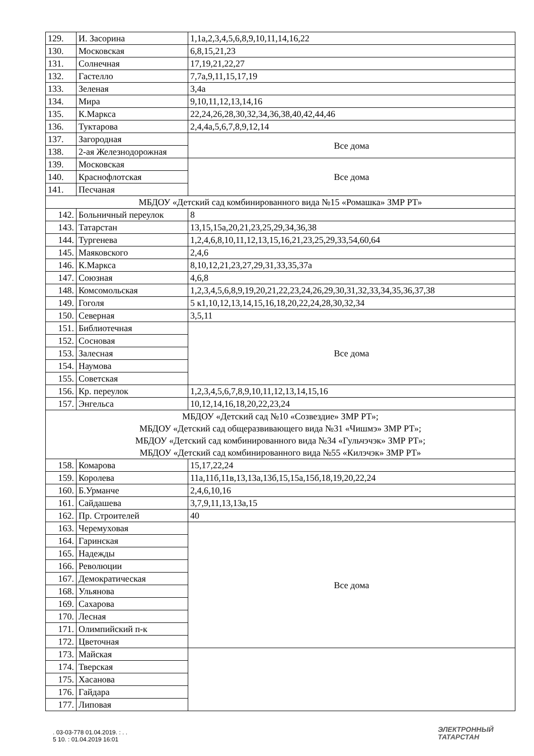| 129. | И. Засорина | 1,1а,2,3,4,5,6,8,9,10,11,14,16,22 |
| 130. | Московская | 6,8,15,21,23 |
| 131. | Солнечная | 17,19,21,22,27 |
| 132. | Гастелло | 7,7а,9,11,15,17,19 |
| 133. | Зеленая | 3,4а |
| 134. | Мира | 9,10,11,12,13,14,16 |
| 135. | К.Маркса | 22,24,26,28,30,32,34,36,38,40,42,44,46 |
| 136. | Туктарова | 2,4,4а,5,6,7,8,9,12,14 |
| 137. | Загородная | Все дома |
| 138. | 2-ая Железнодорожная | |
| 139. | Московская | Все дома |
| 140. | Краснофлотская | |
| 141. | Песчаная | |
| МБДОУ «Детский сад комбинированного вида №15 «Ромашка» ЗМР РТ» | | |
| 142. | Больничный переулок | 8 |
| 143. | Татарстан | 13,15,15а,20,21,23,25,29,34,36,38 |
| 144. | Тургенева | 1,2,4,6,8,10,11,12,13,15,16,21,23,25,29,33,54,60,64 |
| 145. | Маяковского | 2,4,6 |
| 146. | К.Маркса | 8,10,12,21,23,27,29,31,33,35,37а |
| 147. | Союзная | 4,6,8 |
| 148. | Комсомольская | 1,2,3,4,5,6,8,9,19,20,21,22,23,24,26,29,30,31,32,33,34,35,36,37,38 |
| 149. | Гоголя | 5 к1,10,12,13,14,15,16,18,20,22,24,28,30,32,34 |
| 150. | Северная | 3,5,11 |
| 151. | Библиотечная | Все дома |
| 152. | Сосновая | |
| 153. | Залесная | |
| 154. | Наумова | |
| 155. | Советская | |
| 156. | Кр. переулок | 1,2,3,4,5,6,7,8,9,10,11,12,13,14,15,16 |
| 157. | Энгельса | 10,12,14,16,18,20,22,23,24 |
| МБДОУ «Детский сад №10 «Созвездие» ЗМР РТ»; МБДОУ «Детский сад общеразвивающего вида №31 «Чишмэ» ЗМР РТ»; МБДОУ «Детский сад комбинированного вида №34 «Гульчэчэк» ЗМР РТ»; МБДОУ «Детский сад комбинированного вида №55 «Килэчэк» ЗМР РТ» | | |
| 158. | Комарова | 15,17,22,24 |
| 159. | Королева | 11а,11б,11в,13,13а,13б,15,15а,15б,18,19,20,22,24 |
| 160. | Б.Урманче | 2,4,6,10,16 |
| 161. | Сайдашева | 3,7,9,11,13,13а,15 |
| 162. | Пр. Строителей | 40 |
| 163. | Черемуховая | Все дома |
| 164. | Гаринская | |
| 165. | Надежды | |
| 166. | Революции | |
| 167. | Демократическая | |
| 168. | Ульянова | |
| 169. | Сахарова | |
| 170. | Лесная | |
| 171. | Олимпийский п-к | |
| 172. | Цветочная | |
| 173. | Майская | |
| 174. | Тверская | |
| 175. | Хасанова | |
| 176. | Гайдара | |
| 177. | Липовая | |
. 03-03-778 01.04.2019. : . .
5 10. : 01.04.2019 16:01
ЭЛЕКТРОННЫЙ
ТАТАРСТАН